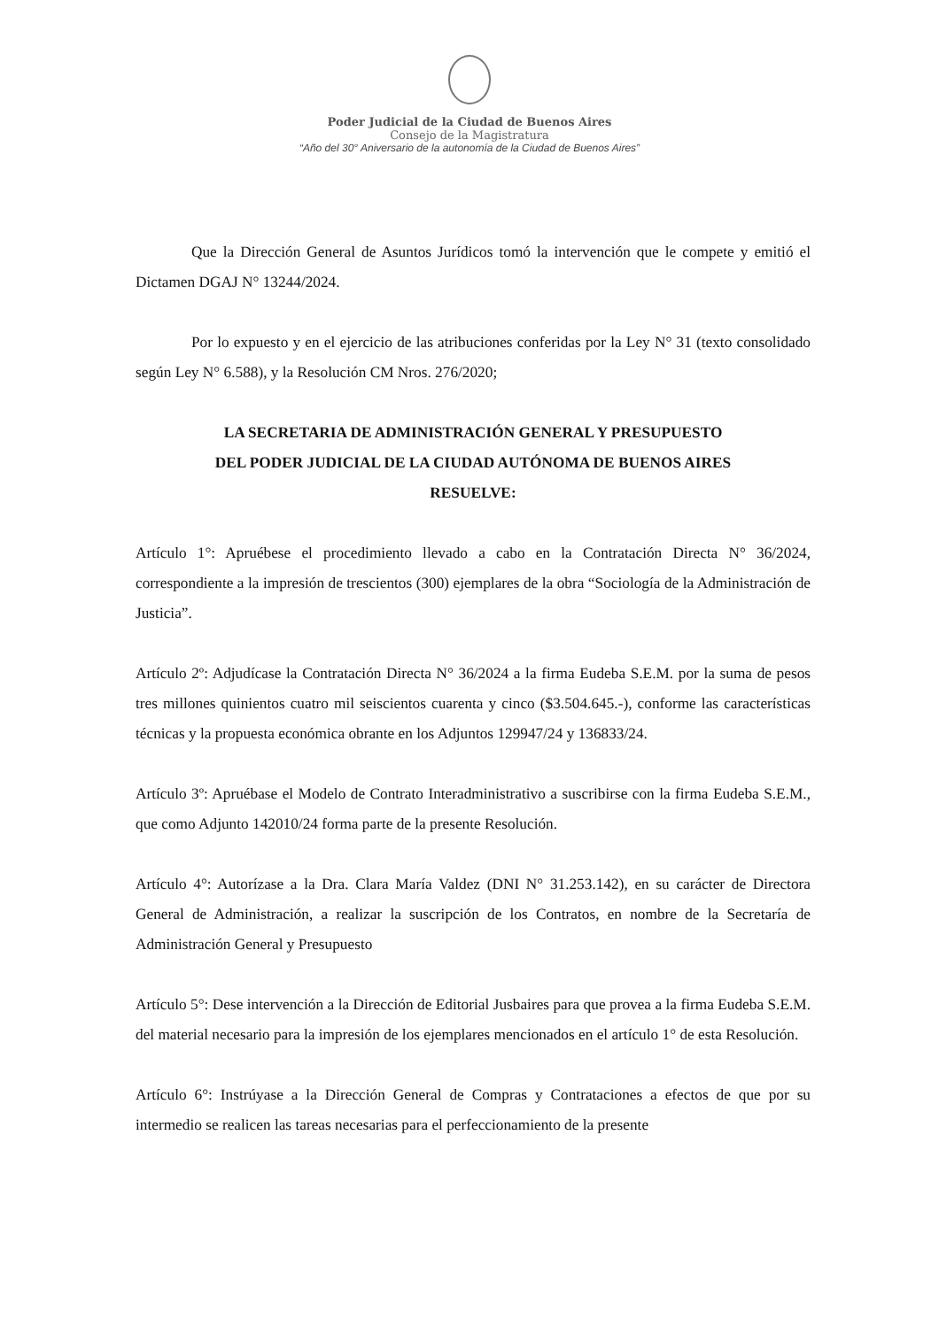Poder Judicial de la Ciudad de Buenos Aires
Consejo de la Magistratura
“Año del 30° Aniversario de la autonomía de la Ciudad de Buenos Aires”
Que la Dirección General de Asuntos Jurídicos tomó la intervención que le compete y emitió el Dictamen DGAJ N° 13244/2024.
Por lo expuesto y en el ejercicio de las atribuciones conferidas por la Ley N° 31 (texto consolidado según Ley N° 6.588), y la Resolución CM Nros. 276/2020;
LA SECRETARIA DE ADMINISTRACIÓN GENERAL Y PRESUPUESTO
DEL PODER JUDICIAL DE LA CIUDAD AUTÓNOMA DE BUENOS AIRES
RESUELVE:
Artículo 1°: Apruébese el procedimiento llevado a cabo en la Contratación Directa N° 36/2024, correspondiente a la impresión de trescientos (300) ejemplares de la obra “Sociología de la Administración de Justicia”.
Artículo 2º: Adjudícase la Contratación Directa N° 36/2024 a la firma Eudeba S.E.M. por la suma de pesos tres millones quinientos cuatro mil seiscientos cuarenta y cinco ($3.504.645.-), conforme las características técnicas y la propuesta económica obrante en los Adjuntos 129947/24 y 136833/24.
Artículo 3º: Apruébase el Modelo de Contrato Interadministrativo a suscribirse con la firma Eudeba S.E.M., que como Adjunto 142010/24 forma parte de la presente Resolución.
Artículo 4°: Autorízase a la Dra. Clara María Valdez (DNI N° 31.253.142), en su carácter de Directora General de Administración, a realizar la suscripción de los Contratos, en nombre de la Secretaría de Administración General y Presupuesto
Artículo 5°: Dese intervención a la Dirección de Editorial Jusbaires para que provea a la firma Eudeba S.E.M. del material necesario para la impresión de los ejemplares mencionados en el artículo 1° de esta Resolución.
Artículo 6°: Instrúyase a la Dirección General de Compras y Contrataciones a efectos de que por su intermedio se realicen las tareas necesarias para el perfeccionamiento de la presente